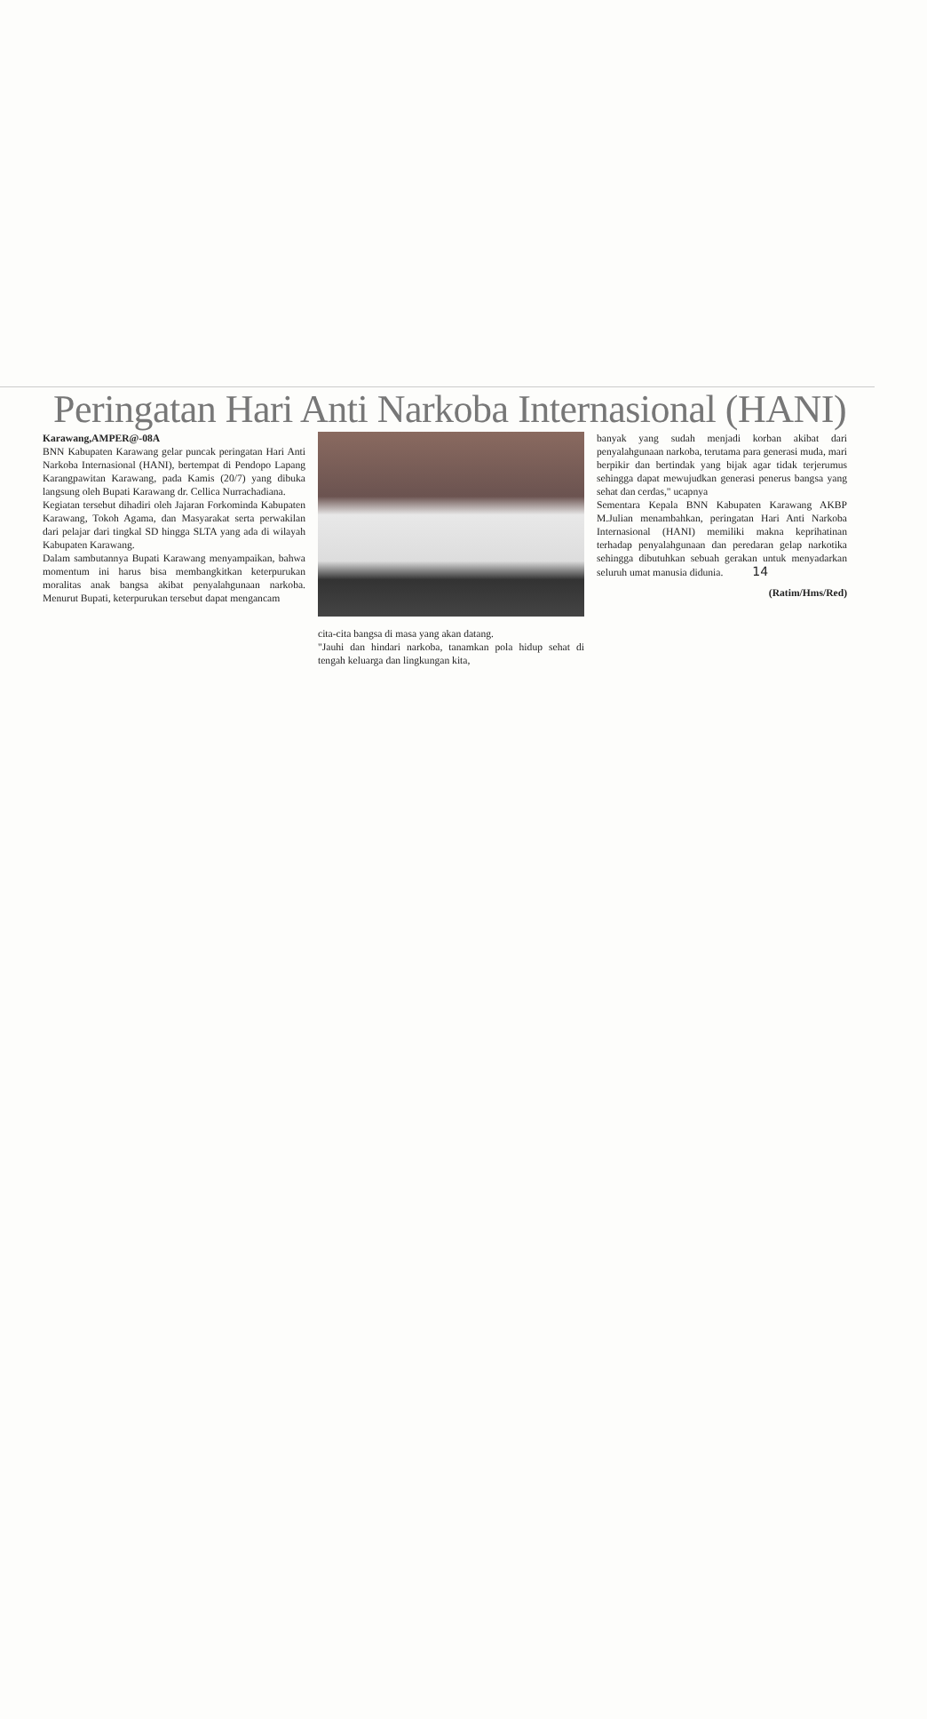Peringatan Hari Anti Narkoba Internasional (HANI)
Karawang,AMPER@-08A
BNN Kabupaten Karawang gelar puncak peringatan Hari Anti Narkoba Internasional (HANI), bertempat di Pendopo Lapang Karangpawitan Karawang, pada Kamis (20/7) yang dibuka langsung oleh Bupati Karawang dr. Cellica Nurrachadiana.
Kegiatan tersebut dihadiri oleh Jajaran Forkominda Kabupaten Karawang, Tokoh Agama, dan Masyarakat serta perwakilan dari pelajar dari tingkal SD hingga SLTA yang ada di wilayah Kabupaten Karawang.
Dalam sambutannya Bupati Karawang menyampaikan, bahwa momentum ini harus bisa membangkitkan keterpurukan moralitas anak bangsa akibat penyalahgunaan narkoba. Menurut Bupati, keterpurukan tersebut dapat mengancam
cita-cita bangsa di masa yang akan datang.
"Jauhi dan hindari narkoba, tanamkan pola hidup sehat di tengah keluarga dan lingkungan kita,
banyak yang sudah menjadi korban akibat dari penyalahgunaan narkoba, terutama para generasi muda, mari berpikir dan bertindak yang bijak agar tidak terjerumus sehingga dapat mewujudkan generasi penerus bangsa yang sehat dan cerdas," ucapnya
Sementara Kepala BNN Kabupaten Karawang AKBP M.Julian menambahkan, peringatan Hari Anti Narkoba Internasional (HANI) memiliki makna keprihatinan terhadap penyalahgunaan dan peredaran gelap narkotika sehingga dibutuhkan sebuah gerakan untuk menyadarkan seluruh umat manusia didunia. 14
(Ratim/Hms/Red)